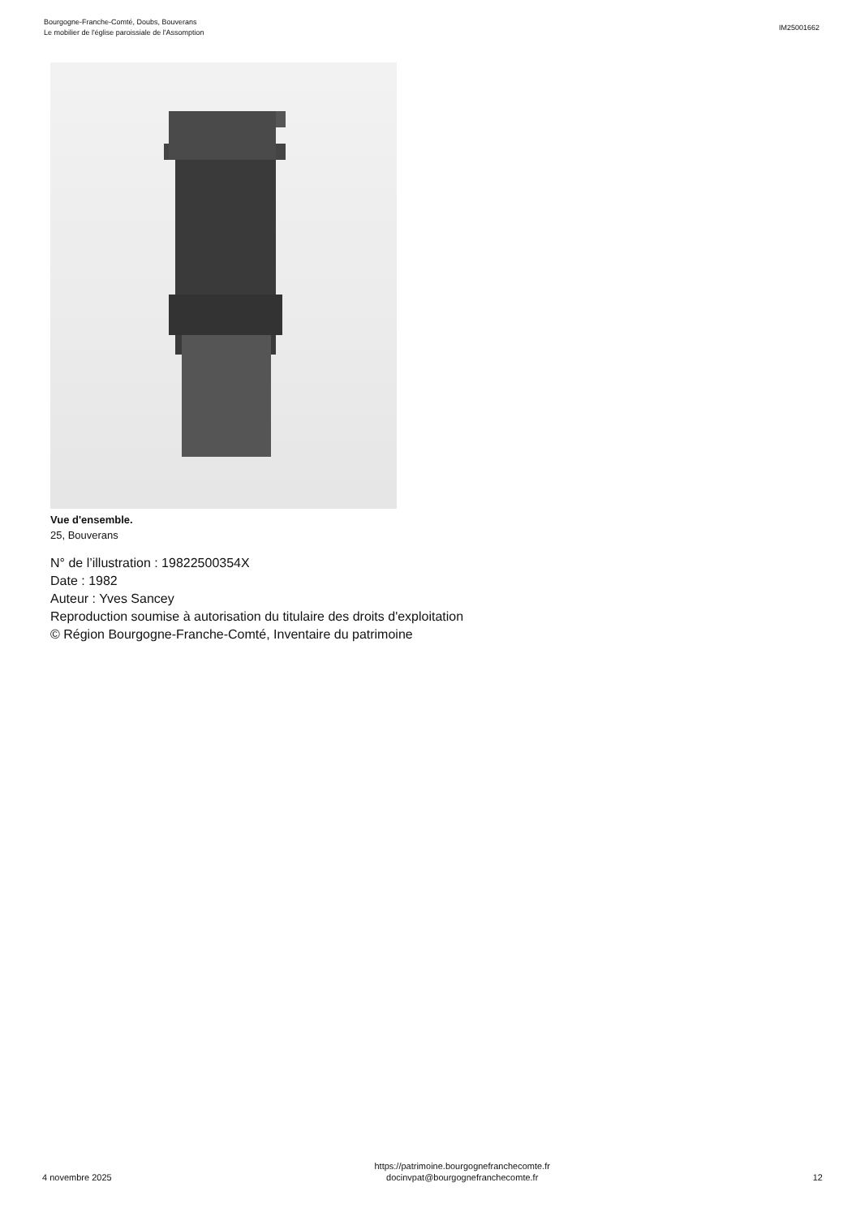Bourgogne-Franche-Comté, Doubs, Bouverans
Le mobilier de l'église paroissiale de l'Assomption
IM25001662
Vue d'ensemble.
25, Bouverans
N° de l’illustration : 19822500354X
Date : 1982
Auteur : Yves Sancey
Reproduction soumise à autorisation du titulaire des droits d'exploitation
© Région Bourgogne-Franche-Comté, Inventaire du patrimoine
4 novembre 2025
https://patrimoine.bourgognefranchecomte.fr
docinvpat@bourgognefranchecomte.fr
12